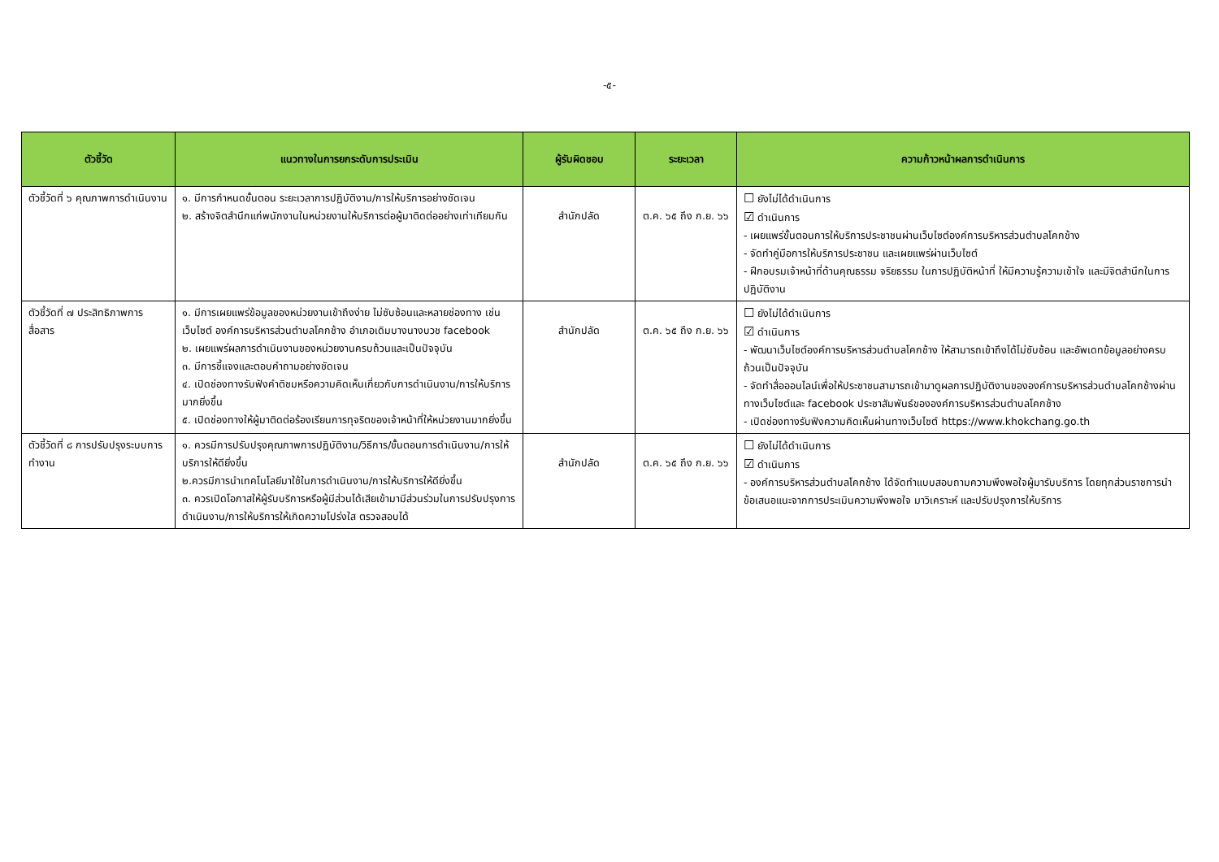-๕-
| ตัวชี้วัด | แนวทางในการยกระดับการประเมิน | ผู้รับผิดชอบ | ระยะเวลา | ความก้าวหน้าผลการดำเนินการ |
| --- | --- | --- | --- | --- |
| ตัวชี้วัดที่ ๖ คุณภาพการดำเนินงาน | ๑. มีการกำหนดขั้นตอน ระยะเวลาการปฏิบัติงาน/การให้บริการอย่างชัดเจน ๒. สร้างจิตสำนึกแก่พนักงานในหน่วยงานให้บริการต่อผู้มาติดต่ออย่างเท่าเทียมกัน | สำนักปลัด | ต.ค. ๖๕ ถึง ก.ย. ๖๖ | ☐ ยังไม่ได้ดำเนินการ ☑ ดำเนินการ - เผยแพร่ขั้นตอนการให้บริการประชาชนผ่านเว็บไซต์องค์การบริหารส่วนตำบลโคกช้าง - จัดทำคู่มือการให้บริการประชาชน และเผยแพร่ผ่านเว็บไซต์ - ฝึกอบรมเจ้าหน้าที่ด้านคุณธรรม จริยธรรม ในการปฏิบัติหน้าที่ ให้มีความรู้ความเข้าใจ และมีจิตสำนึกในการปฏิบัติงาน |
| ตัวชี้วัดที่ ๗ ประสิทธิภาพการสื่อสาร | ๑. มีการเผยแพร่ข้อมูลของหน่วยงานเข้าถึงง่าย ไม่ซับซ้อนและหลายช่องทาง เช่น เว็บไซต์ องค์การบริหารส่วนตำบลโคกช้าง อำเภอเดิมบางนางบวช facebook ๒. เผยแพร่ผลการดำเนินงานของหน่วยงานครบถ้วนและเป็นปัจจุบัน ๓. มีการชี้แจงและตอบคำถามอย่างชัดเจน ๔. เปิดช่องทางรับฟังคำติชมหรือความคิดเห็นเกี่ยวกับการดำเนินงาน/การให้บริการมากยิ่งขึ้น ๕. เปิดช่องทางให้ผู้มาติดต่อร้องเรียนการทุจริตของเจ้าหน้าที่ให้หน่วยงานมากยิ่งขึ้น | สำนักปลัด | ต.ค. ๖๕ ถึง ก.ย. ๖๖ | ☐ ยังไม่ได้ดำเนินการ ☑ ดำเนินการ - พัฒนาเว็บไซต์องค์การบริหารส่วนตำบลโคกช้าง ให้สามารถเข้าถึงได้ไม่ซับซ้อน และอัพเดทข้อมูลอย่างครบถ้วนเป็นปัจจุบัน - จัดทำสื่อออนไลน์เพื่อให้ประชาชนสามารถเข้ามาดูผลการปฏิบัติงานขององค์การบริหารส่วนตำบลโคกช้างผ่านทางเว็บไซต์และ facebook ประชาสัมพันธ์ขององค์การบริหารส่วนตำบลโคกช้าง - เปิดช่องทางรับฟังความคิดเห็นผ่านทางเว็บไซต์ https://www.khokchang.go.th |
| ตัวชี้วัดที่ ๘ การปรับปรุงระบบการทำงาน | ๑. ควรมีการปรับปรุงคุณภาพการปฏิบัติงาน/วิธีการ/ขั้นตอนการดำเนินงาน/การให้บริการให้ดียิ่งขึ้น ๒.ควรมีการนำเทคโนโลยีมาใช้ในการดำเนินงาน/การให้บริการให้ดียิ่งขึ้น ๓. ควรเปิดโอกาสให้ผู้รับบริการหรือผู้มีส่วนได้เสียเข้ามามีส่วนร่วมในการปรับปรุงการดำเนินงาน/การให้บริการให้เกิดความโปร่งใส ตรวจสอบได้ | สำนักปลัด | ต.ค. ๖๕ ถึง ก.ย. ๖๖ | ☐ ยังไม่ได้ดำเนินการ ☑ ดำเนินการ - องค์การบริหารส่วนตำบลโคกช้าง ได้จัดทำแบบสอบถามความพึงพอใจผู้มารับบริการ โดยทุกส่วนราชการนำข้อเสนอแนะจากการประเมินความพึงพอใจ มาวิเคราะห์ และปรับปรุงการให้บริการ |